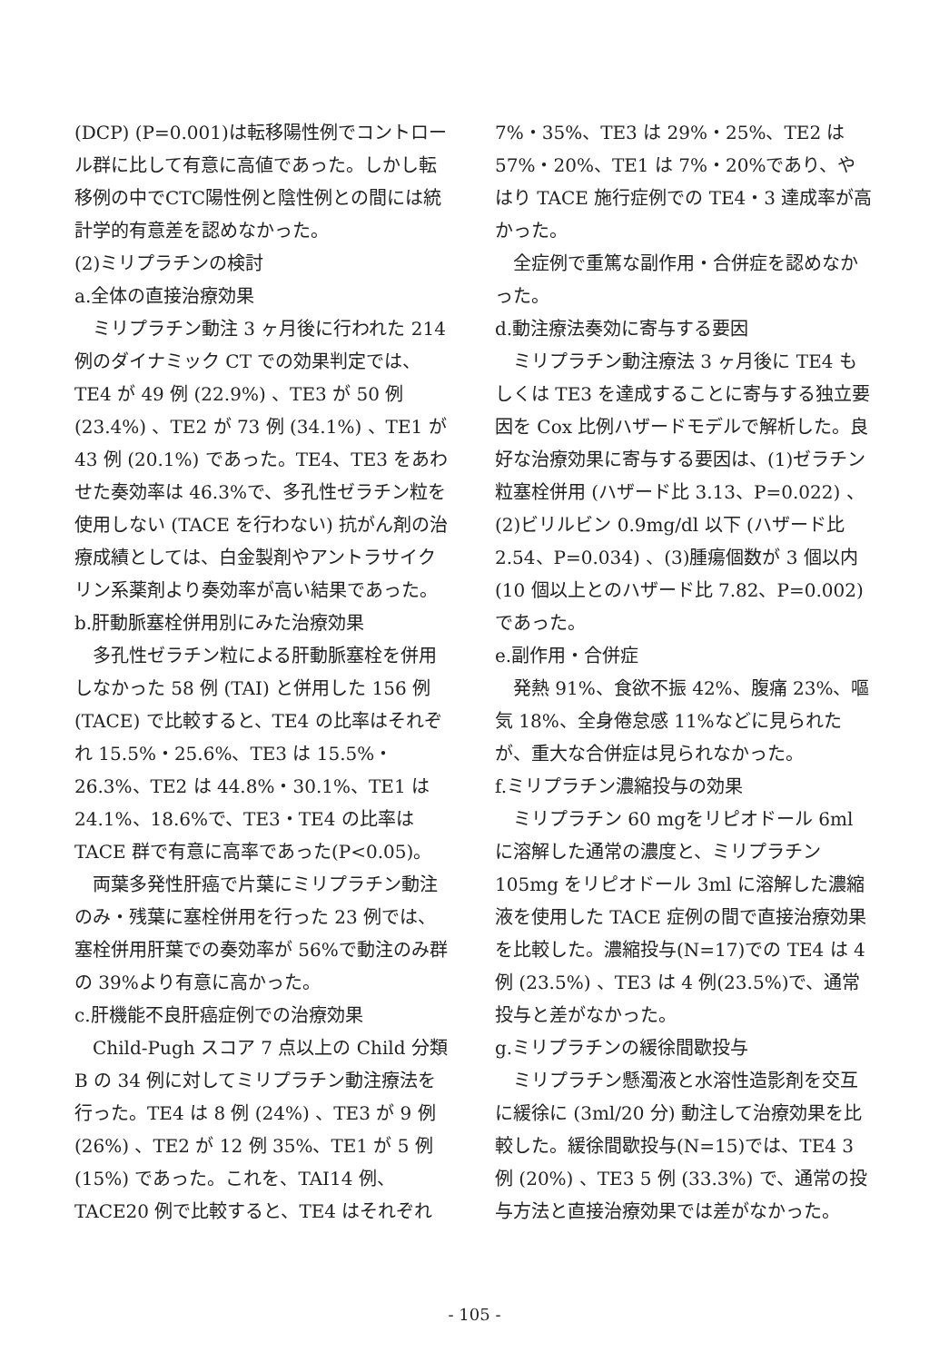(DCP) (P=0.001)は転移陽性例でコントロール群に比して有意に高値であった。しかし転移例の中でCTC陽性例と陰性例との間には統計学的有意差を認めなかった。
(2)ミリプラチンの検討
a.全体の直接治療効果
ミリプラチン動注 3 ヶ月後に行われた 214 例のダイナミック CT での効果判定では、TE4 が 49 例 (22.9%) 、TE3 が 50 例 (23.4%) 、TE2 が 73 例 (34.1%) 、TE1 が 43 例 (20.1%) であった。TE4、TE3 をあわせた奏効率は 46.3%で、多孔性ゼラチン粒を使用しない (TACE を行わない) 抗がん剤の治療成績としては、白金製剤やアントラサイクリン系薬剤より奏効率が高い結果であった。
b.肝動脈塞栓併用別にみた治療効果
多孔性ゼラチン粒による肝動脈塞栓を併用しなかった 58 例 (TAI) と併用した 156 例 (TACE) で比較すると、TE4 の比率はそれぞれ 15.5%・25.6%、TE3 は 15.5%・26.3%、TE2 は 44.8%・30.1%、TE1 は 24.1%、18.6%で、TE3・TE4 の比率は TACE 群で有意に高率であった(P<0.05)。
両葉多発性肝癌で片葉にミリプラチン動注のみ・残葉に塞栓併用を行った 23 例では、塞栓併用肝葉での奏効率が 56%で動注のみ群の 39%より有意に高かった。
c.肝機能不良肝癌症例での治療効果
Child-Pugh スコア 7 点以上の Child 分類 B の 34 例に対してミリプラチン動注療法を行った。TE4 は 8 例 (24%) 、TE3 が 9 例 (26%) 、TE2 が 12 例 35%、TE1 が 5 例 (15%) であった。これを、TAI14 例、TACE20 例で比較すると、TE4 はそれぞれ
7%・35%、TE3 は 29%・25%、TE2 は 57%・20%、TE1 は 7%・20%であり、やはり TACE 施行症例での TE4・3 達成率が高かった。
全症例で重篤な副作用・合併症を認めなかった。
d.動注療法奏効に寄与する要因
ミリプラチン動注療法 3 ヶ月後に TE4 もしくは TE3 を達成することに寄与する独立要因を Cox 比例ハザードモデルで解析した。良好な治療効果に寄与する要因は、(1)ゼラチン粒塞栓併用 (ハザード比 3.13、P=0.022) 、(2)ビリルビン 0.9mg/dl 以下 (ハザード比 2.54、P=0.034) 、(3)腫瘍個数が 3 個以内 (10 個以上とのハザード比 7.82、P=0.002) であった。
e.副作用・合併症
発熱 91%、食欲不振 42%、腹痛 23%、嘔気 18%、全身倦怠感 11%などに見られたが、重大な合併症は見られなかった。
f.ミリプラチン濃縮投与の効果
ミリプラチン 60 mgをリピオドール 6ml に溶解した通常の濃度と、ミリプラチン 105mg をリピオドール 3ml に溶解した濃縮液を使用した TACE 症例の間で直接治療効果を比較した。濃縮投与(N=17)での TE4 は 4 例 (23.5%) 、TE3 は 4 例(23.5%)で、通常投与と差がなかった。
g.ミリプラチンの緩徐間歇投与
ミリプラチン懸濁液と水溶性造影剤を交互に緩徐に (3ml/20 分) 動注して治療効果を比較した。緩徐間歇投与(N=15)では、TE4 3 例 (20%) 、TE3 5 例 (33.3%) で、通常の投与方法と直接治療効果では差がなかった。
- 105 -